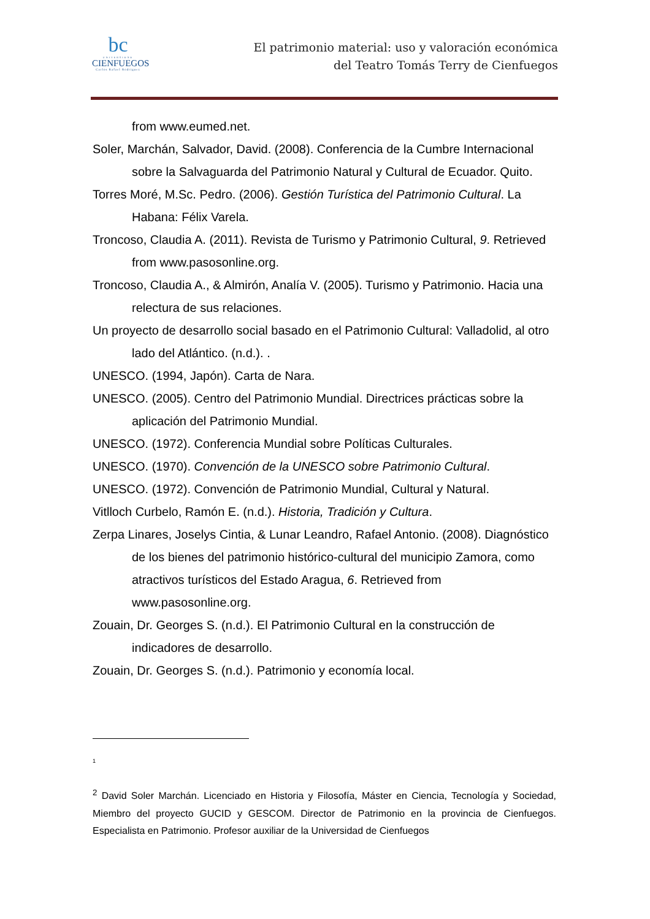bc
UNIVERSIDAD
CIENFUEGOS
Carlos Rafael Rodríguez
El patrimonio material: uso y valoración económica
del Teatro Tomás Terry de Cienfuegos
from www.eumed.net.
Soler, Marchán, Salvador, David. (2008). Conferencia de la Cumbre Internacional sobre la Salvaguarda del Patrimonio Natural y Cultural de Ecuador. Quito.
Torres Moré, M.Sc. Pedro. (2006). Gestión Turística del Patrimonio Cultural. La Habana: Félix Varela.
Troncoso, Claudia A. (2011). Revista de Turismo y Patrimonio Cultural, 9. Retrieved from www.pasosonline.org.
Troncoso, Claudia A., & Almirón, Analía V. (2005). Turismo y Patrimonio. Hacia una relectura de sus relaciones.
Un proyecto de desarrollo social basado en el Patrimonio Cultural: Valladolid, al otro lado del Atlántico. (n.d.). .
UNESCO. (1994, Japón). Carta de Nara.
UNESCO. (2005). Centro del Patrimonio Mundial. Directrices prácticas sobre la aplicación del Patrimonio Mundial.
UNESCO. (1972). Conferencia Mundial sobre Políticas Culturales.
UNESCO. (1970). Convención de la UNESCO sobre Patrimonio Cultural.
UNESCO. (1972). Convención de Patrimonio Mundial, Cultural y Natural.
Vitlloch Curbelo, Ramón E. (n.d.). Historia, Tradición y Cultura.
Zerpa Linares, Joselys Cintia, & Lunar Leandro, Rafael Antonio. (2008). Diagnóstico de los bienes del patrimonio histórico-cultural del municipio Zamora, como atractivos turísticos del Estado Aragua, 6. Retrieved from www.pasosonline.org.
Zouain, Dr. Georges S. (n.d.). El Patrimonio Cultural en la construcción de indicadores de desarrollo.
Zouain, Dr. Georges S. (n.d.). Patrimonio y economía local.
<sup>1</sup>
<sup>2</sup> David Soler Marchán. Licenciado en Historia y Filosofía, Máster en Ciencia, Tecnología y Sociedad, Miembro del proyecto GUCID y GESCOM. Director de Patrimonio en la provincia de Cienfuegos. Especialista en Patrimonio. Profesor auxiliar de la Universidad de Cienfuegos